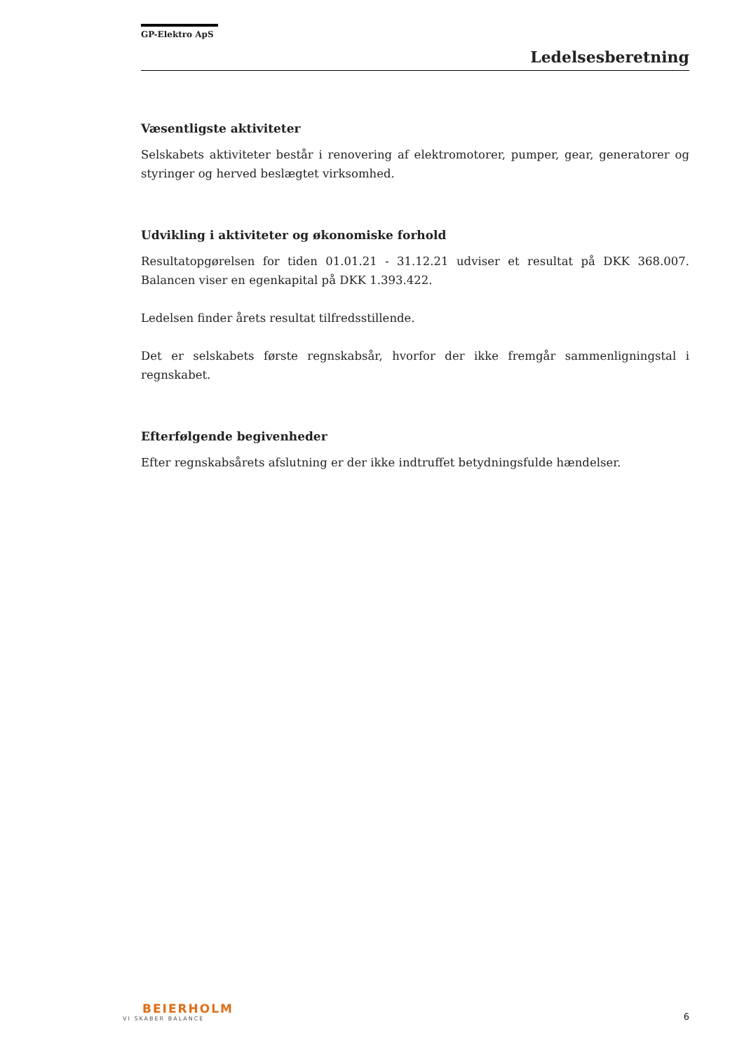GP-Elektro ApS
Ledelsesberetning
Væsentligste aktiviteter
Selskabets aktiviteter består i renovering af elektromotorer, pumper, gear, generatorer og styringer og herved beslægtet virksomhed.
Udvikling i aktiviteter og økonomiske forhold
Resultatopgørelsen for tiden 01.01.21 - 31.12.21 udviser et resultat på DKK 368.007. Balancen viser en egenkapital på DKK 1.393.422.
Ledelsen finder årets resultat tilfredsstillende.
Det er selskabets første regnskabsår, hvorfor der ikke fremgår sammenligningstal i regnskabet.
Efterfølgende begivenheder
Efter regnskabsårets afslutning er der ikke indtruffet betydningsfulde hændelser.
BEIERHOLM
VI SKABER BALANCE
6